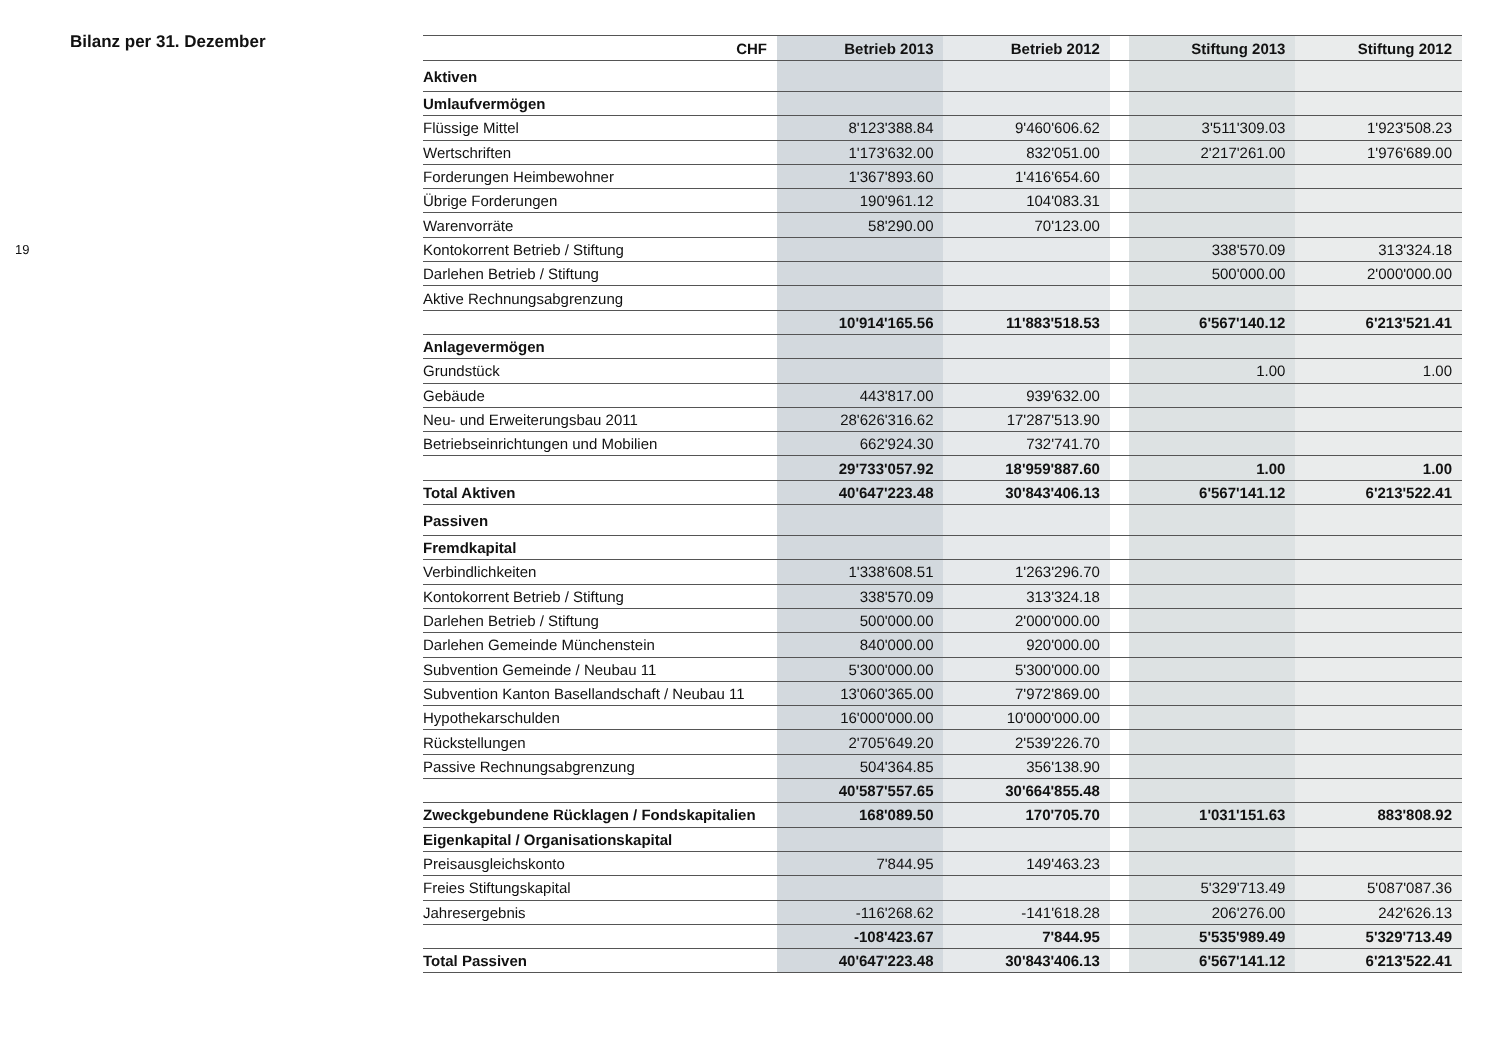Bilanz per 31. Dezember
19
| CHF | Betrieb 2013 | Betrieb 2012 | | Stiftung 2013 | Stiftung 2012 |
| --- | --- | --- | --- | --- | --- |
| Aktiven | | | | | |
| Umlaufvermögen | | | | | |
| Flüssige Mittel | 8'123'388.84 | 9'460'606.62 | | 3'511'309.03 | 1'923'508.23 |
| Wertschriften | 1'173'632.00 | 832'051.00 | | 2'217'261.00 | 1'976'689.00 |
| Forderungen Heimbewohner | 1'367'893.60 | 1'416'654.60 | | | |
| Übrige Forderungen | 190'961.12 | 104'083.31 | | | |
| Warenvorräte | 58'290.00 | 70'123.00 | | | |
| Kontokorrent Betrieb / Stiftung | | | | 338'570.09 | 313'324.18 |
| Darlehen Betrieb / Stiftung | | | | 500'000.00 | 2'000'000.00 |
| Aktive Rechnungsabgrenzung | | | | | |
| | 10'914'165.56 | 11'883'518.53 | | 6'567'140.12 | 6'213'521.41 |
| Anlagevermögen | | | | | |
| Grundstück | | | | 1.00 | 1.00 |
| Gebäude | 443'817.00 | 939'632.00 | | | |
| Neu- und Erweiterungsbau 2011 | 28'626'316.62 | 17'287'513.90 | | | |
| Betriebseinrichtungen und Mobilien | 662'924.30 | 732'741.70 | | | |
| | 29'733'057.92 | 18'959'887.60 | | 1.00 | 1.00 |
| Total Aktiven | 40'647'223.48 | 30'843'406.13 | | 6'567'141.12 | 6'213'522.41 |
| Passiven | | | | | |
| Fremdkapital | | | | | |
| Verbindlichkeiten | 1'338'608.51 | 1'263'296.70 | | | |
| Kontokorrent Betrieb / Stiftung | 338'570.09 | 313'324.18 | | | |
| Darlehen Betrieb / Stiftung | 500'000.00 | 2'000'000.00 | | | |
| Darlehen Gemeinde Münchenstein | 840'000.00 | 920'000.00 | | | |
| Subvention Gemeinde / Neubau 11 | 5'300'000.00 | 5'300'000.00 | | | |
| Subvention Kanton Basellandschaft / Neubau 11 | 13'060'365.00 | 7'972'869.00 | | | |
| Hypothekarschulden | 16'000'000.00 | 10'000'000.00 | | | |
| Rückstellungen | 2'705'649.20 | 2'539'226.70 | | | |
| Passive Rechnungsabgrenzung | 504'364.85 | 356'138.90 | | | |
| | 40'587'557.65 | 30'664'855.48 | | | |
| Zweckgebundene Rücklagen / Fondskapitalien | 168'089.50 | 170'705.70 | | 1'031'151.63 | 883'808.92 |
| Eigenkapital / Organisationskapital | | | | | |
| Preisausgleichskonto | 7'844.95 | 149'463.23 | | | |
| Freies Stiftungskapital | | | | 5'329'713.49 | 5'087'087.36 |
| Jahresergebnis | -116'268.62 | -141'618.28 | | 206'276.00 | 242'626.13 |
| | -108'423.67 | 7'844.95 | | 5'535'989.49 | 5'329'713.49 |
| Total Passiven | 40'647'223.48 | 30'843'406.13 | | 6'567'141.12 | 6'213'522.41 |